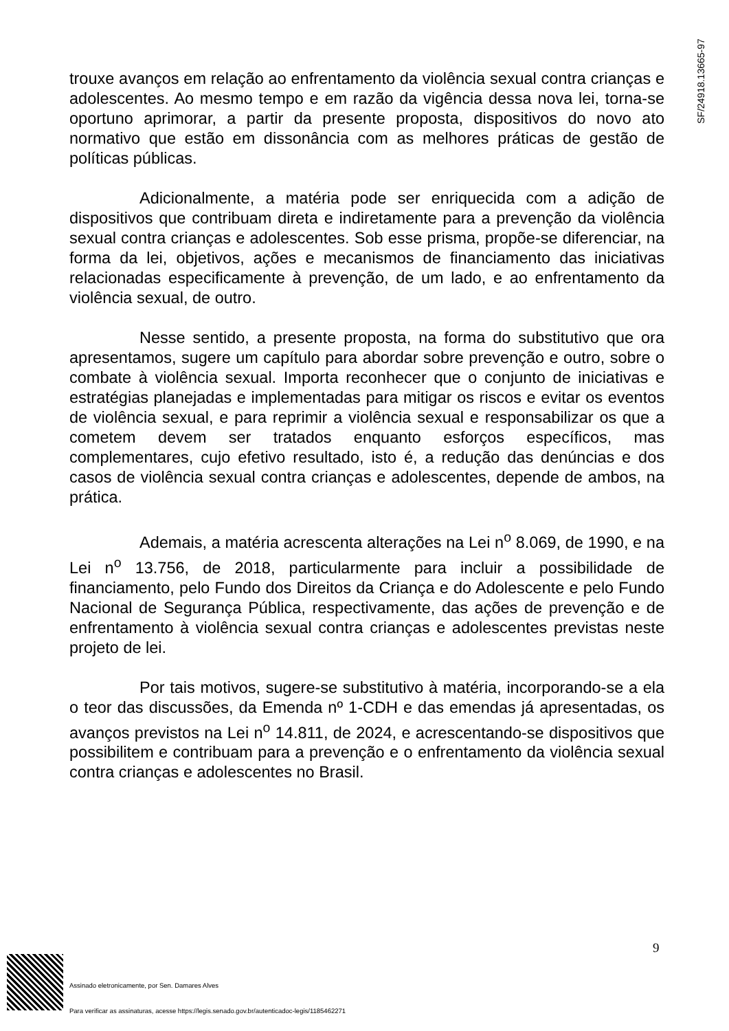SF/24918.13665-97
trouxe avanços em relação ao enfrentamento da violência sexual contra crianças e adolescentes. Ao mesmo tempo e em razão da vigência dessa nova lei, torna-se oportuno aprimorar, a partir da presente proposta, dispositivos do novo ato normativo que estão em dissonância com as melhores práticas de gestão de políticas públicas.
Adicionalmente, a matéria pode ser enriquecida com a adição de dispositivos que contribuam direta e indiretamente para a prevenção da violência sexual contra crianças e adolescentes. Sob esse prisma, propõe-se diferenciar, na forma da lei, objetivos, ações e mecanismos de financiamento das iniciativas relacionadas especificamente à prevenção, de um lado, e ao enfrentamento da violência sexual, de outro.
Nesse sentido, a presente proposta, na forma do substitutivo que ora apresentamos, sugere um capítulo para abordar sobre prevenção e outro, sobre o combate à violência sexual. Importa reconhecer que o conjunto de iniciativas e estratégias planejadas e implementadas para mitigar os riscos e evitar os eventos de violência sexual, e para reprimir a violência sexual e responsabilizar os que a cometem devem ser tratados enquanto esforços específicos, mas complementares, cujo efetivo resultado, isto é, a redução das denúncias e dos casos de violência sexual contra crianças e adolescentes, depende de ambos, na prática.
Ademais, a matéria acrescenta alterações na Lei n<sup>o</sup> 8.069, de 1990, e na Lei n<sup>o</sup> 13.756, de 2018, particularmente para incluir a possibilidade de financiamento, pelo Fundo dos Direitos da Criança e do Adolescente e pelo Fundo Nacional de Segurança Pública, respectivamente, das ações de prevenção e de enfrentamento à violência sexual contra crianças e adolescentes previstas neste projeto de lei.
Por tais motivos, sugere-se substitutivo à matéria, incorporando-se a ela o teor das discussões, da Emenda nº 1-CDH e das emendas já apresentadas, os avanços previstos na Lei n<sup>o</sup> 14.811, de 2024, e acrescentando-se dispositivos que possibilitem e contribuam para a prevenção e o enfrentamento da violência sexual contra crianças e adolescentes no Brasil.
9
Assinado eletronicamente, por Sen. Damares Alves
Para verificar as assinaturas, acesse https://legis.senado.gov.br/autenticadoc-legis/1185462271